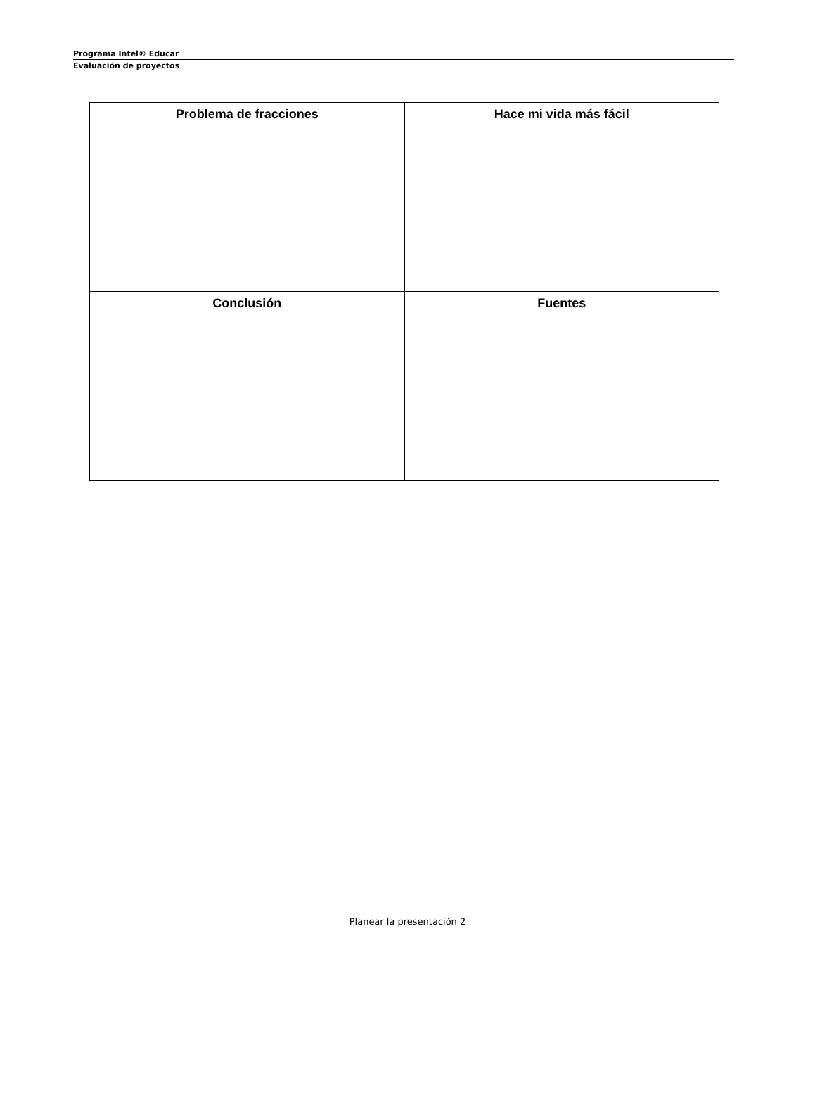Programa Intel® Educar
Evaluación de proyectos
| Problema de fracciones | Hace mi vida más fácil |
| Conclusión | Fuentes |
Planear la presentación 2